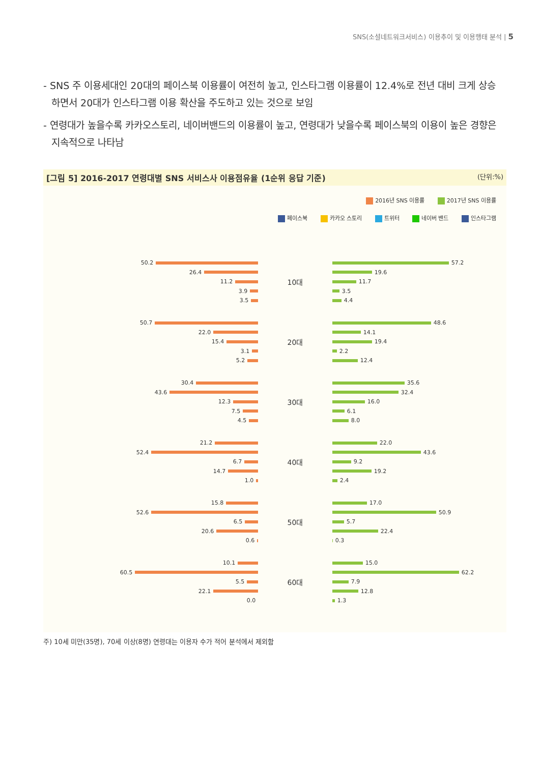SNS(소셜네트워크서비스) 이용추이 및 이용행태 분석 | 5
- SNS 주 이용세대인 20대의 페이스북 이용률이 여전히 높고, 인스타그램 이용률이 12.4%로 전년 대비 크게 상승하면서 20대가 인스타그램 이용 확산을 주도하고 있는 것으로 보임
- 연령대가 높을수록 카카오스토리, 네이버밴드의 이용률이 높고, 연령대가 낮을수록 페이스북의 이용이 높은 경향은 지속적으로 나타남
[그림 5] 2016-2017 연령대별 SNS 서비스사 이용점유율 (1순위 응답 기준) (단위:%)
2016년 SNS 이용률 2017년 SNS 이용률
페이스북 카카오 스토리 트위터 네이버 밴드 인스타그램
50.2
26.4
11.2
3.9
3.5
10대
57.2
19.6
11.7
3.5
4.4
50.7
22.0
15.4
3.1
5.2
20대
48.6
14.1
19.4
2.2
12.4
30.4
43.6
12.3
7.5
4.5
30대
35.6
32.4
16.0
6.1
8.0
21.2
52.4
6.7
14.7
1.0
40대
22.0
43.6
9.2
19.2
2.4
15.8
52.6
6.5
20.6
0.6
50대
17.0
50.9
5.7
22.4
0.3
10.1
60.5
5.5
22.1
0.0
60대
15.0
62.2
7.9
12.8
1.3
주) 10세 미만(35명), 70세 이상(8명) 연령대는 이용자 수가 적어 분석에서 제외함